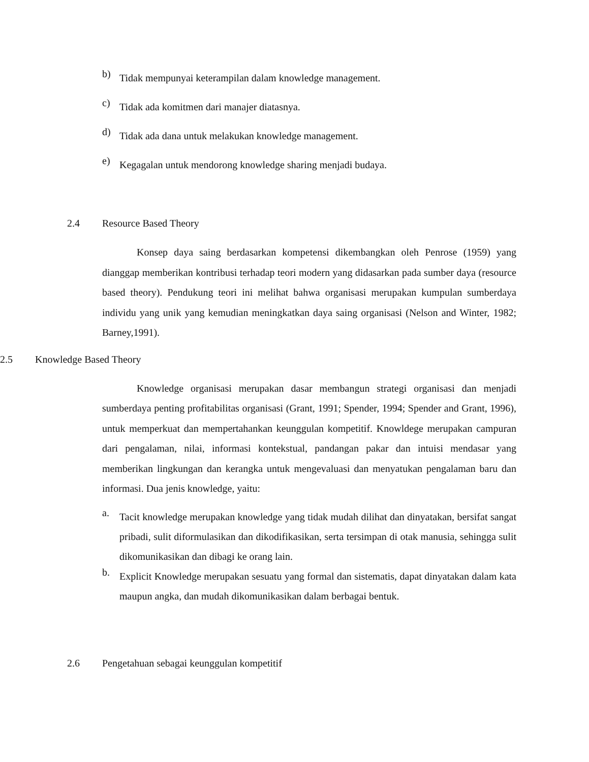b) Tidak mempunyai keterampilan dalam knowledge management.
c) Tidak ada komitmen dari manajer diatasnya.
d) Tidak ada dana untuk melakukan knowledge management.
e) Kegagalan untuk mendorong knowledge sharing menjadi budaya.
2.4 Resource Based Theory
Konsep daya saing berdasarkan kompetensi dikembangkan oleh Penrose (1959) yang dianggap memberikan kontribusi terhadap teori modern yang didasarkan pada sumber daya (resource based theory). Pendukung teori ini melihat bahwa organisasi merupakan kumpulan sumberdaya individu yang unik yang kemudian meningkatkan daya saing organisasi (Nelson and Winter, 1982; Barney,1991).
2.5 Knowledge Based Theory
Knowledge organisasi merupakan dasar membangun strategi organisasi dan menjadi sumberdaya penting profitabilitas organisasi (Grant, 1991; Spender, 1994; Spender and Grant, 1996), untuk memperkuat dan mempertahankan keunggulan kompetitif. Knowldege merupakan campuran dari pengalaman, nilai, informasi kontekstual, pandangan pakar dan intuisi mendasar yang memberikan lingkungan dan kerangka untuk mengevaluasi dan menyatukan pengalaman baru dan informasi. Dua jenis knowledge, yaitu:
a. Tacit knowledge merupakan knowledge yang tidak mudah dilihat dan dinyatakan, bersifat sangat pribadi, sulit diformulasikan dan dikodifikasikan, serta tersimpan di otak manusia, sehingga sulit dikomunikasikan dan dibagi ke orang lain.
b. Explicit Knowledge merupakan sesuatu yang formal dan sistematis, dapat dinyatakan dalam kata maupun angka, dan mudah dikomunikasikan dalam berbagai bentuk.
2.6 Pengetahuan sebagai keunggulan kompetitif